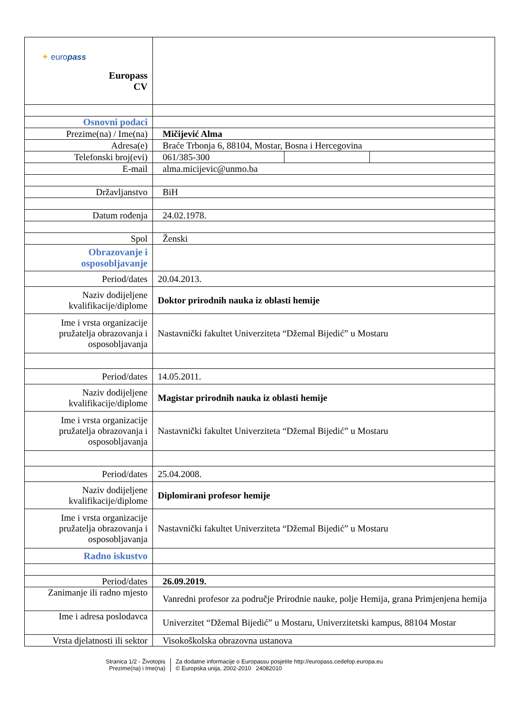| ✦ euro pass Europass CV | | | |
| Osnovni podaci | | | |
| Prezime(na) / Ime(na) | Mičijević Alma | | |
| Adresa(e) | Braće Trbonja 6, 88104, Mostar, Bosna i Hercegovina | | |
| Telefonski broj(evi) | 061/385-300 | | |
| E-mail | alma.micijevic@unmo.ba | | |
| Državljanstvo | BiH | | |
| Datum rođenja | 24.02.1978. | | |
| Spol | Ženski | | |
| Obrazovanje i osposobljavanje | | | |
| Period/dates | 20.04.2013. | | |
| Naziv dodijeljene kvalifikacije/diplome | Doktor prirodnih nauka iz oblasti hemije | | |
| Ime i vrsta organizacije pružatelja obrazovanja i osposobljavanja | Nastavnički fakultet Univerziteta “Džemal Bijedić” u Mostaru | | |
| Period/dates | 14.05.2011. | | |
| Naziv dodijeljene kvalifikacije/diplome | Magistar prirodnih nauka iz oblasti hemije | | |
| Ime i vrsta organizacije pružatelja obrazovanja i osposobljavanja | Nastavnički fakultet Univerziteta “Džemal Bijedić” u Mostaru | | |
| Period/dates | 25.04.2008. | | |
| Naziv dodijeljene kvalifikacije/diplome | Diplomirani profesor hemije | | |
| Ime i vrsta organizacije pružatelja obrazovanja i osposobljavanja | Nastavnički fakultet Univerziteta “Džemal Bijedić” u Mostaru | | |
| Radno iskustvo | | | |
| Period/dates | 26.09.2019. | | |
| Zanimanje ili radno mjesto | Vanredni profesor za područje Prirodnie nauke, polje Hemija, grana Primjenjena hemija | | |
| Ime i adresa poslodavca | Univerzitet “Džemal Bijedić” u Mostaru, Univerzitetski kampus, 88104 Mostar | | |
| Vrsta djelatnosti ili sektor | Visokoškolska obrazovna ustanova | | |
Stranica 1/2 - Životopis
Prezime(na) i Ime(na)
Za dodatne informacije o Europassu posjetite http://europass.cedefop.europa.eu
© Europska unija, 2002-2010 24082010